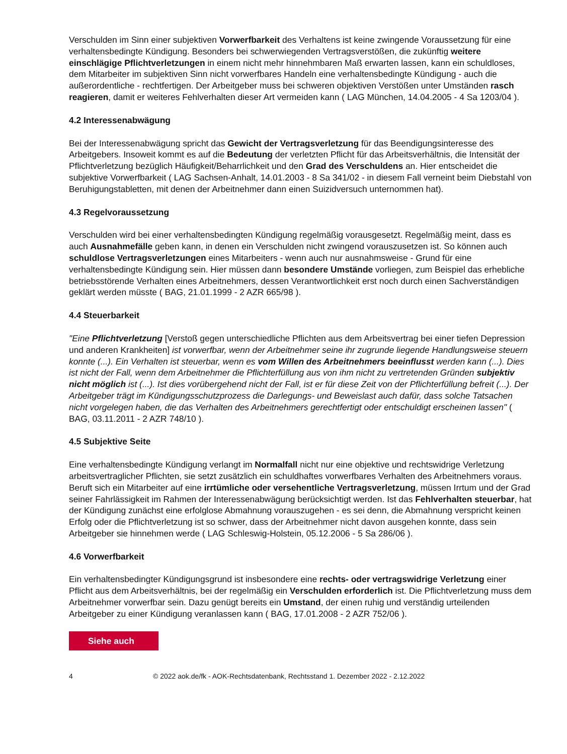Verschulden im Sinn einer subjektiven Vorwerfbarkeit des Verhaltens ist keine zwingende Voraussetzung für eine verhaltensbedingte Kündigung. Besonders bei schwerwiegenden Vertragsverstößen, die zukünftig weitere einschlägige Pflichtverletzungen in einem nicht mehr hinnehmbaren Maß erwarten lassen, kann ein schuldloses, dem Mitarbeiter im subjektiven Sinn nicht vorwerfbares Handeln eine verhaltensbedingte Kündigung - auch die außerordentliche - rechtfertigen. Der Arbeitgeber muss bei schweren objektiven Verstößen unter Umständen rasch reagieren, damit er weiteres Fehlverhalten dieser Art vermeiden kann ( LAG München, 14.04.2005 - 4 Sa 1203/04 ).
4.2 Interessenabwägung
Bei der Interessenabwägung spricht das Gewicht der Vertragsverletzung für das Beendigungsinteresse des Arbeitgebers. Insoweit kommt es auf die Bedeutung der verletzten Pflicht für das Arbeitsverhältnis, die Intensität der Pflichtverletzung bezüglich Häufigkeit/Beharrlichkeit und den Grad des Verschuldens an. Hier entscheidet die subjektive Vorwerfbarkeit ( LAG Sachsen-Anhalt, 14.01.2003 - 8 Sa 341/02 - in diesem Fall verneint beim Diebstahl von Beruhigungstabletten, mit denen der Arbeitnehmer dann einen Suizidversuch unternommen hat).
4.3 Regelvoraussetzung
Verschulden wird bei einer verhaltensbedingten Kündigung regelmäßig vorausgesetzt. Regelmäßig meint, dass es auch Ausnahmefälle geben kann, in denen ein Verschulden nicht zwingend vorauszusetzen ist. So können auch schuldlose Vertragsverletzungen eines Mitarbeiters - wenn auch nur ausnahmsweise - Grund für eine verhaltensbedingte Kündigung sein. Hier müssen dann besondere Umstände vorliegen, zum Beispiel das erhebliche betriebsstörende Verhalten eines Arbeitnehmers, dessen Verantwortlichkeit erst noch durch einen Sachverständigen geklärt werden müsste ( BAG, 21.01.1999 - 2 AZR 665/98 ).
4.4 Steuerbarkeit
"Eine Pflichtverletzung [Verstoß gegen unterschiedliche Pflichten aus dem Arbeitsvertrag bei einer tiefen Depression und anderen Krankheiten] ist vorwerfbar, wenn der Arbeitnehmer seine ihr zugrunde liegende Handlungsweise steuern konnte (...). Ein Verhalten ist steuerbar, wenn es vom Willen des Arbeitnehmers beeinflusst werden kann (...). Dies ist nicht der Fall, wenn dem Arbeitnehmer die Pflichterfüllung aus von ihm nicht zu vertretenden Gründen subjektiv nicht möglich ist (...). Ist dies vorübergehend nicht der Fall, ist er für diese Zeit von der Pflichterfüllung befreit (...). Der Arbeitgeber trägt im Kündigungsschutzprozess die Darlegungs- und Beweislast auch dafür, dass solche Tatsachen nicht vorgelegen haben, die das Verhalten des Arbeitnehmers gerechtfertigt oder entschuldigt erscheinen lassen" ( BAG, 03.11.2011 - 2 AZR 748/10 ).
4.5 Subjektive Seite
Eine verhaltensbedingte Kündigung verlangt im Normalfall nicht nur eine objektive und rechtswidrige Verletzung arbeitsvertraglicher Pflichten, sie setzt zusätzlich ein schuldhaftes vorwerfbares Verhalten des Arbeitnehmers voraus. Beruft sich ein Mitarbeiter auf eine irrtümliche oder versehentliche Vertragsverletzung, müssen Irrtum und der Grad seiner Fahrlässigkeit im Rahmen der Interessenabwägung berücksichtigt werden. Ist das Fehlverhalten steuerbar, hat der Kündigung zunächst eine erfolglose Abmahnung vorauszugehen - es sei denn, die Abmahnung verspricht keinen Erfolg oder die Pflichtverletzung ist so schwer, dass der Arbeitnehmer nicht davon ausgehen konnte, dass sein Arbeitgeber sie hinnehmen werde ( LAG Schleswig-Holstein, 05.12.2006 - 5 Sa 286/06 ).
4.6 Vorwerfbarkeit
Ein verhaltensbedingter Kündigungsgrund ist insbesondere eine rechts- oder vertragswidrige Verletzung einer Pflicht aus dem Arbeitsverhältnis, bei der regelmäßig ein Verschulden erforderlich ist. Die Pflichtverletzung muss dem Arbeitnehmer vorwerfbar sein. Dazu genügt bereits ein Umstand, der einen ruhig und verständig urteilenden Arbeitgeber zu einer Kündigung veranlassen kann ( BAG, 17.01.2008 - 2 AZR 752/06 ).
Siehe auch
4 © 2022 aok.de/fk - AOK-Rechtsdatenbank, Rechtsstand 1. Dezember 2022 - 2.12.2022